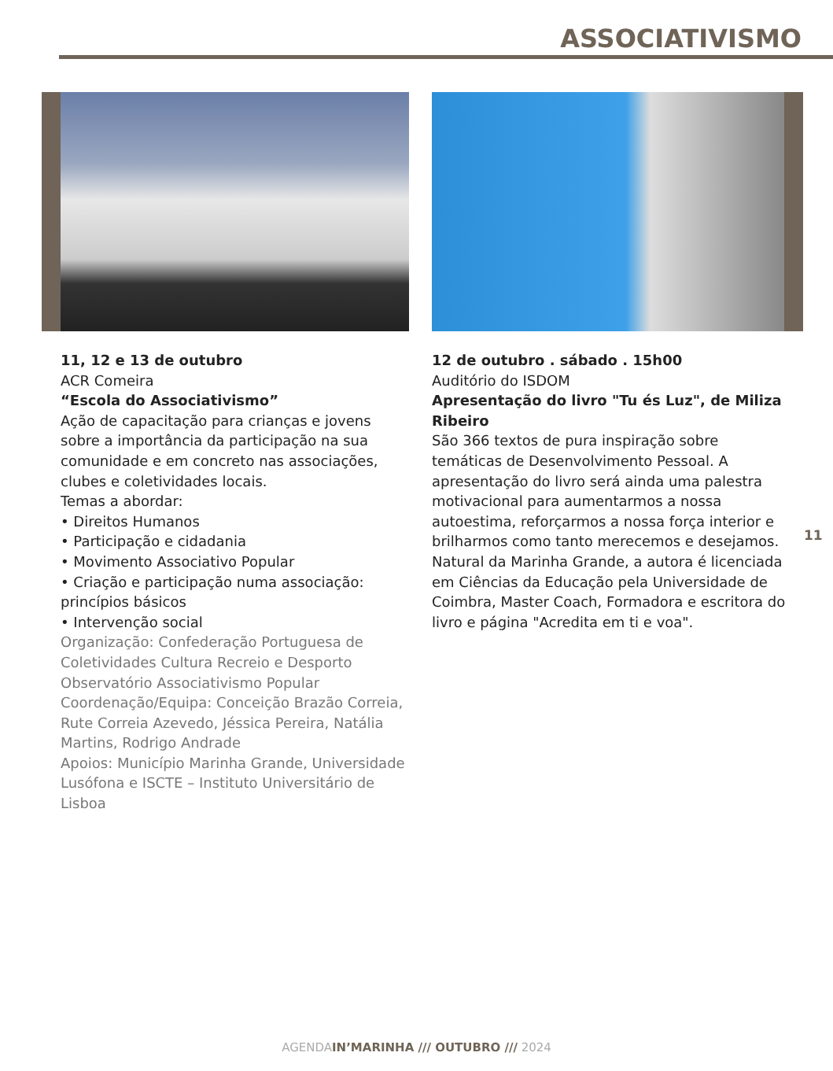ASSOCIATIVISMO
11, 12 e 13 de outubro
ACR Comeira
“Escola do Associativismo”
Ação de capacitação para crianças e jovens sobre a importância da participação na sua comunidade e em concreto nas associações, clubes e coletividades locais.
Temas a abordar:
• Direitos Humanos
• Participação e cidadania
• Movimento Associativo Popular
• Criação e participação numa associação: princípios básicos
• Intervenção social
Organização: Confederação Portuguesa de Coletividades Cultura Recreio e Desporto Observatório Associativismo Popular
Coordenação/Equipa: Conceição Brazão Correia, Rute Correia Azevedo, Jéssica Pereira, Natália Martins, Rodrigo Andrade
Apoios: Município Marinha Grande, Universidade Lusófona e ISCTE – Instituto Universitário de Lisboa
12 de outubro . sábado . 15h00
Auditório do ISDOM
Apresentação do livro "Tu és Luz", de Miliza Ribeiro
São 366 textos de pura inspiração sobre temáticas de Desenvolvimento Pessoal. A apresentação do livro será ainda uma palestra motivacional para aumentarmos a nossa autoestima, reforçarmos a nossa força interior e brilharmos como tanto merecemos e desejamos.
Natural da Marinha Grande, a autora é licenciada em Ciências da Educação pela Universidade de Coimbra, Master Coach, Formadora e escritora do livro e página "Acredita em ti e voa".
11
AGENDAIN’MARINHA /// OUTUBRO /// 2024